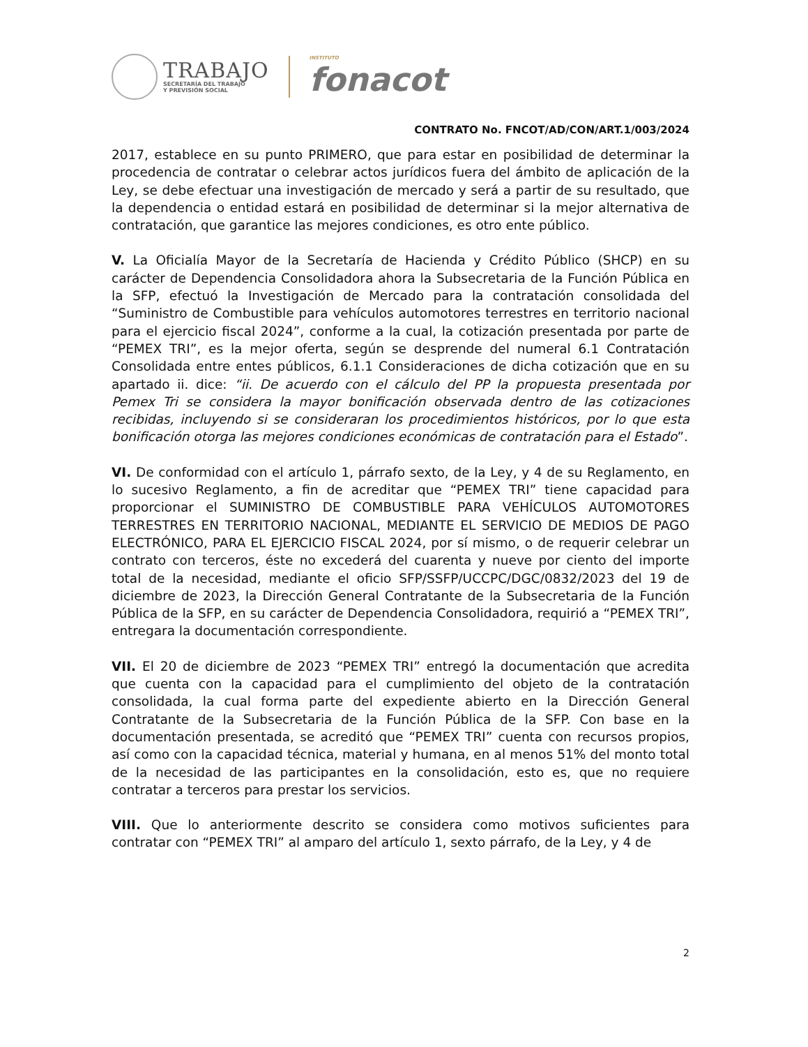TRABAJO
SECRETARÍA DEL TRABAJO
Y PREVISIÓN SOCIAL
INSTITUTO
fonacot
CONTRATO No. FNCOT/AD/CON/ART.1/003/2024
2017, establece en su punto PRIMERO, que para estar en posibilidad de determinar la procedencia de contratar o celebrar actos jurídicos fuera del ámbito de aplicación de la Ley, se debe efectuar una investigación de mercado y será a partir de su resultado, que la dependencia o entidad estará en posibilidad de determinar si la mejor alternativa de contratación, que garantice las mejores condiciones, es otro ente público.
V. La Oficialía Mayor de la Secretaría de Hacienda y Crédito Público (SHCP) en su carácter de Dependencia Consolidadora ahora la Subsecretaria de la Función Pública en la SFP, efectuó la Investigación de Mercado para la contratación consolidada del “Suministro de Combustible para vehículos automotores terrestres en territorio nacional para el ejercicio fiscal 2024”, conforme a la cual, la cotización presentada por parte de “PEMEX TRI”, es la mejor oferta, según se desprende del numeral 6.1 Contratación Consolidada entre entes públicos, 6.1.1 Consideraciones de dicha cotización que en su apartado ii. dice: “ii. De acuerdo con el cálculo del PP la propuesta presentada por Pemex Tri se considera la mayor bonificación observada dentro de las cotizaciones recibidas, incluyendo si se consideraran los procedimientos históricos, por lo que esta bonificación otorga las mejores condiciones económicas de contratación para el Estado”.
VI. De conformidad con el artículo 1, párrafo sexto, de la Ley, y 4 de su Reglamento, en lo sucesivo Reglamento, a fin de acreditar que “PEMEX TRI” tiene capacidad para proporcionar el SUMINISTRO DE COMBUSTIBLE PARA VEHÍCULOS AUTOMOTORES TERRESTRES EN TERRITORIO NACIONAL, MEDIANTE EL SERVICIO DE MEDIOS DE PAGO ELECTRÓNICO, PARA EL EJERCICIO FISCAL 2024, por sí mismo, o de requerir celebrar un contrato con terceros, éste no excederá del cuarenta y nueve por ciento del importe total de la necesidad, mediante el oficio SFP/SSFP/UCCPC/DGC/0832/2023 del 19 de diciembre de 2023, la Dirección General Contratante de la Subsecretaria de la Función Pública de la SFP, en su carácter de Dependencia Consolidadora, requirió a “PEMEX TRI”, entregara la documentación correspondiente.
VII. El 20 de diciembre de 2023 “PEMEX TRI” entregó la documentación que acredita que cuenta con la capacidad para el cumplimiento del objeto de la contratación consolidada, la cual forma parte del expediente abierto en la Dirección General Contratante de la Subsecretaria de la Función Pública de la SFP. Con base en la documentación presentada, se acreditó que “PEMEX TRI” cuenta con recursos propios, así como con la capacidad técnica, material y humana, en al menos 51% del monto total de la necesidad de las participantes en la consolidación, esto es, que no requiere contratar a terceros para prestar los servicios.
VIII. Que lo anteriormente descrito se considera como motivos suficientes para contratar con “PEMEX TRI” al amparo del artículo 1, sexto párrafo, de la Ley, y 4 de
2